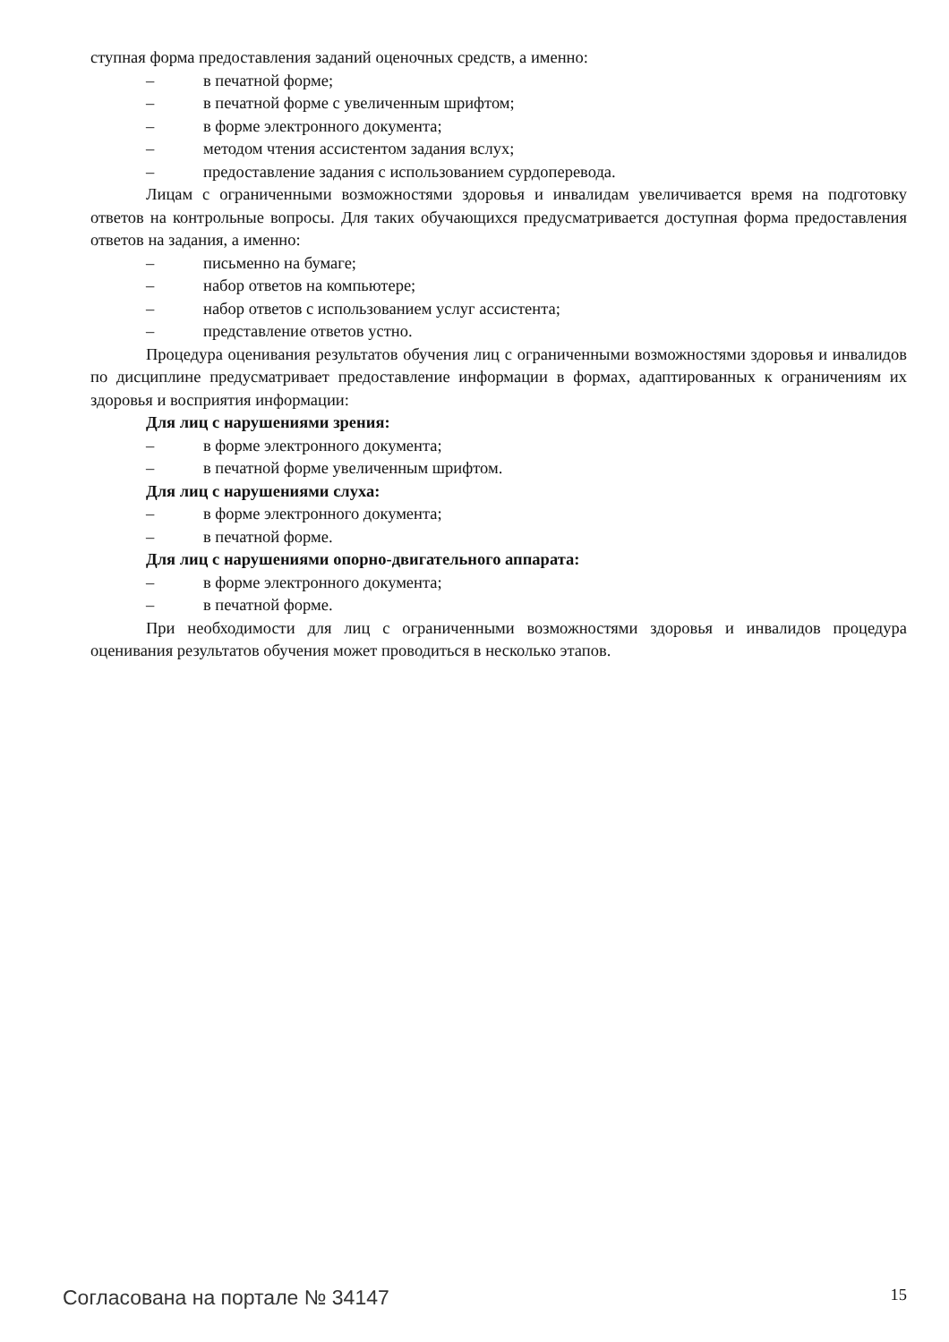ступная форма предоставления заданий оценочных средств, а именно:
– в печатной форме;
– в печатной форме с увеличенным шрифтом;
– в форме электронного документа;
– методом чтения ассистентом задания вслух;
– предоставление задания с использованием сурдоперевода.
Лицам с ограниченными возможностями здоровья и инвалидам увеличивается время на подготовку ответов на контрольные вопросы. Для таких обучающихся предусматривается доступная форма предоставления ответов на задания, а именно:
– письменно на бумаге;
– набор ответов на компьютере;
– набор ответов с использованием услуг ассистента;
– представление ответов устно.
Процедура оценивания результатов обучения лиц с ограниченными возможностями здоровья и инвалидов по дисциплине предусматривает предоставление информации в формах, адаптированных к ограничениям их здоровья и восприятия информации:
Для лиц с нарушениями зрения:
– в форме электронного документа;
– в печатной форме увеличенным шрифтом.
Для лиц с нарушениями слуха:
– в форме электронного документа;
– в печатной форме.
Для лиц с нарушениями опорно-двигательного аппарата:
– в форме электронного документа;
– в печатной форме.
При необходимости для лиц с ограниченными возможностями здоровья и инвалидов процедура оценивания результатов обучения может проводиться в несколько этапов.
Согласована на портале № 34147 15